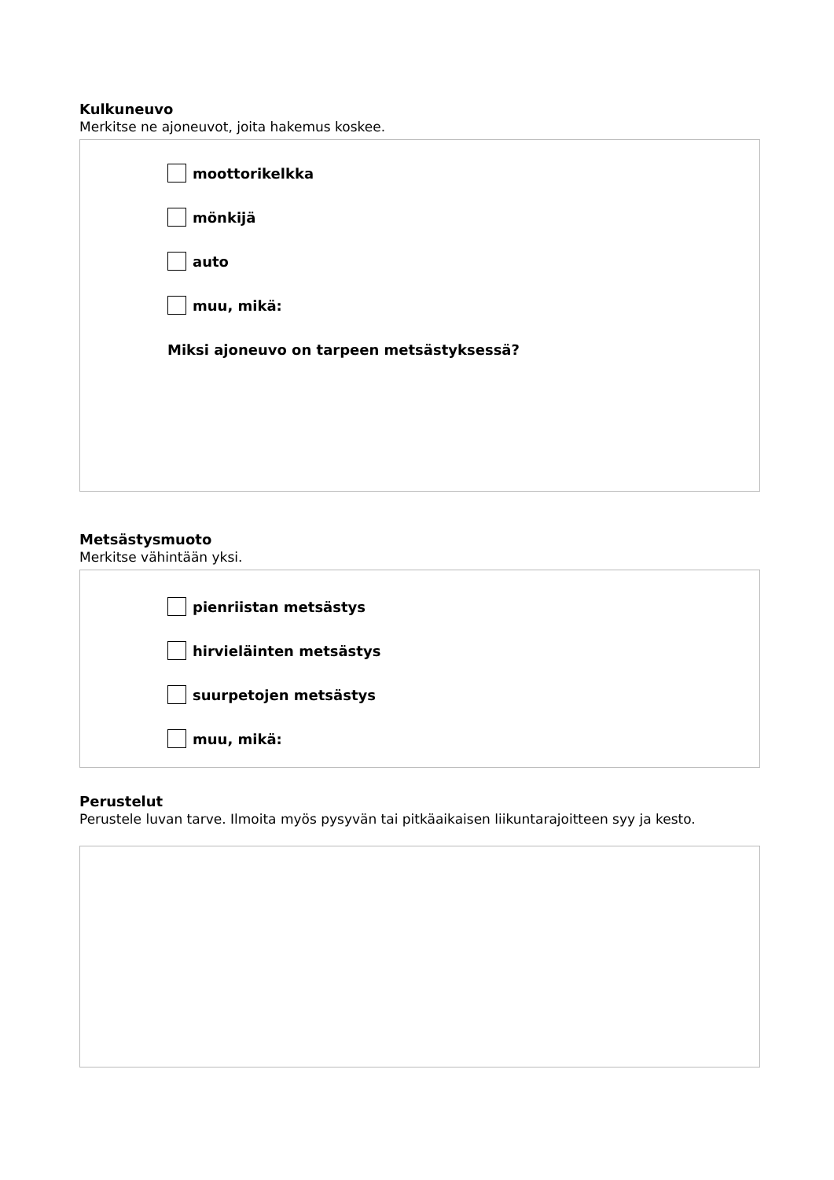Kulkuneuvo
Merkitse ne ajoneuvot, joita hakemus koskee.
moottorikelkka
mönkijä
auto
muu, mikä:
Miksi ajoneuvo on tarpeen metsästyksessä?
Metsästysmuoto
Merkitse vähintään yksi.
pienriistan metsästys
hirvieläinten metsästys
suurpetojen metsästys
muu, mikä:
Perustelut
Perustele luvan tarve. Ilmoita myös pysyvän tai pitkäaikaisen liikuntarajoitteen syy ja kesto.